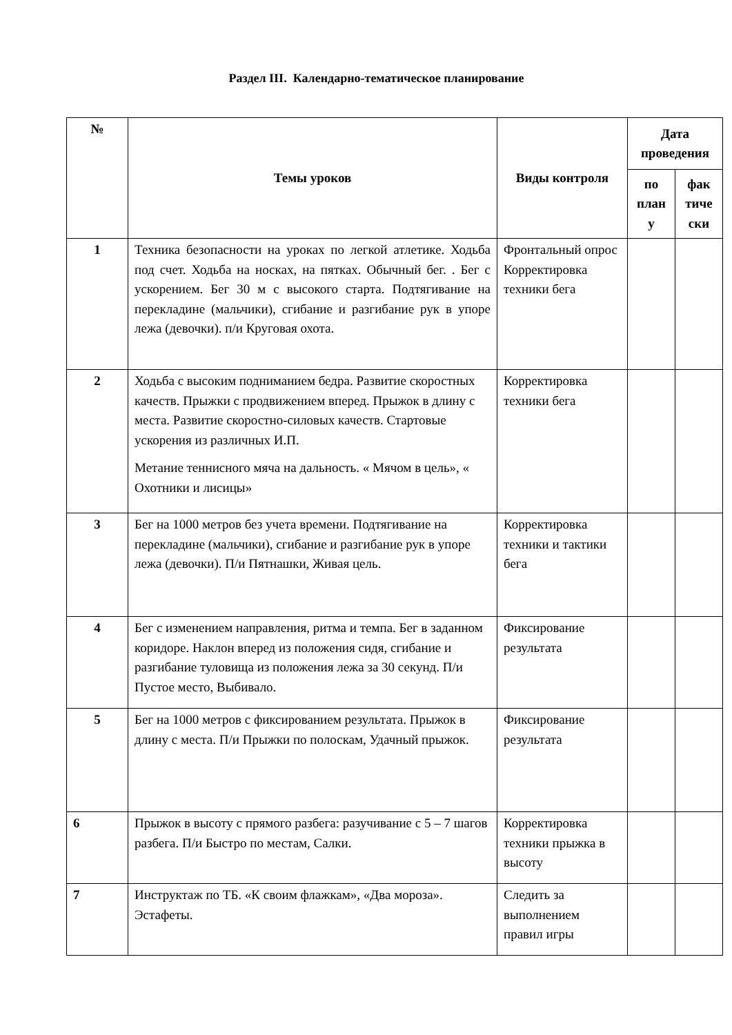Раздел III. Календарно-тематическое планирование
| № | Темы уроков | Виды контроля | Дата проведения | |
| --- | --- | --- | --- | --- |
| | | | по план у | фак тиче ски |
| 1 | Техника безопасности на уроках по легкой атлетике. Ходьба под счет. Ходьба на носках, на пятках. Обычный бег. . Бег с ускорением. Бег 30 м с высокого старта. Подтягивание на перекладине (мальчики), сгибание и разгибание рук в упоре лежа (девочки). п/и Круговая охота. | Фронтальный опрос Корректировка техники бега | | |
| 2 | Ходьба с высоким подниманием бедра. Развитие скоростных качеств. Прыжки с продвижением вперед. Прыжок в длину с места. Развитие скоростно-силовых качеств. Стартовые ускорения из различных И.П. Метание теннисного мяча на дальность. « Мячом в цель», « Охотники и лисицы» | Корректировка техники бега | | |
| 3 | Бег на 1000 метров без учета времени. Подтягивание на перекладине (мальчики), сгибание и разгибание рук в упоре лежа (девочки). П/и Пятнашки, Живая цель. | Корректировка техники и тактики бега | | |
| 4 | Бег с изменением направления, ритма и темпа. Бег в заданном коридоре. Наклон вперед из положения сидя, сгибание и разгибание туловища из положения лежа за 30 секунд. П/и Пустое место, Выбивало. | Фиксирование результата | | |
| 5 | Бег на 1000 метров с фиксированием результата. Прыжок в длину с места. П/и Прыжки по полоскам, Удачный прыжок. | Фиксирование результата | | |
| 6 | Прыжок в высоту с прямого разбега: разучивание с 5 – 7 шагов разбега. П/и Быстро по местам, Салки. | Корректировка техники прыжка в высоту | | |
| 7 | Инструктаж по ТБ. «К своим флажкам», «Два мороза». Эстафеты. | Следить за выполнением правил игры | | |